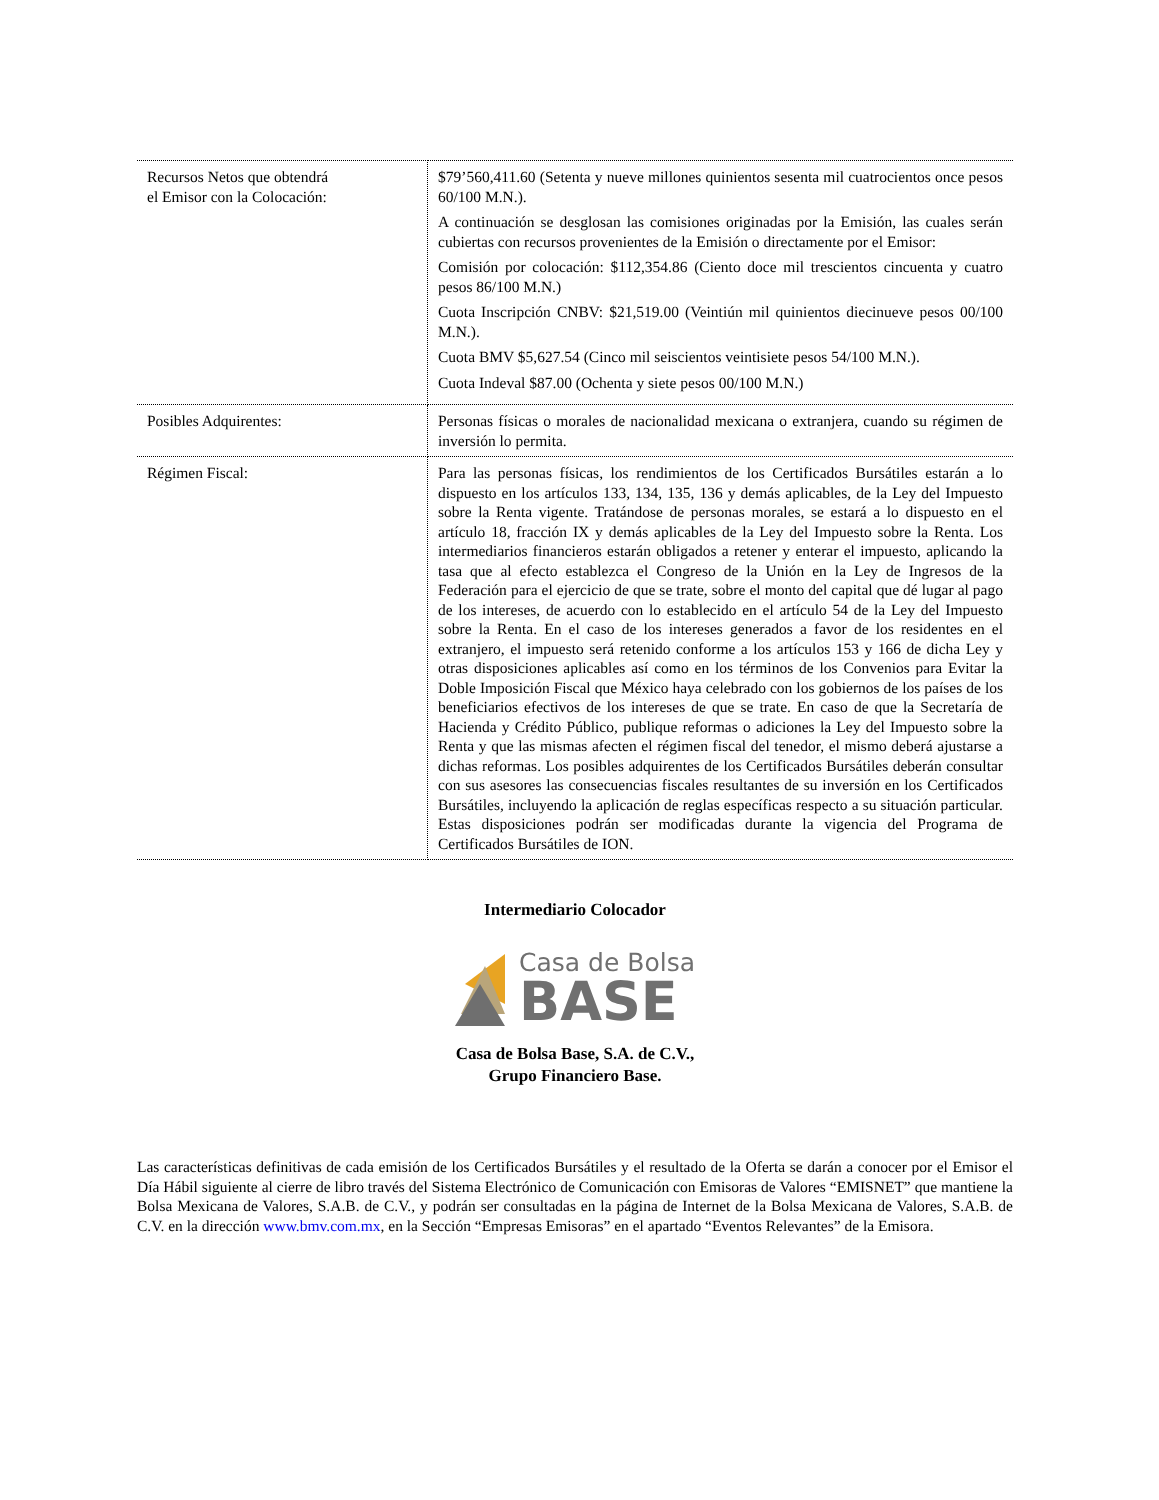| Recursos Netos que obtendrá el Emisor con la Colocación: | $79’560,411.60 (Setenta y nueve millones quinientos sesenta mil cuatrocientos once pesos 60/100 M.N.). A continuación se desglosan las comisiones originadas por la Emisión, las cuales serán cubiertas con recursos provenientes de la Emisión o directamente por el Emisor: Comisión por colocación: $112,354.86 (Ciento doce mil trescientos cincuenta y cuatro pesos 86/100 M.N.) Cuota Inscripción CNBV: $21,519.00 (Veintiún mil quinientos diecinueve pesos 00/100 M.N.). Cuota BMV $5,627.54 (Cinco mil seiscientos veintisiete pesos 54/100 M.N.). Cuota Indeval $87.00 (Ochenta y siete pesos 00/100 M.N.) |
| Posibles Adquirentes: | Personas físicas o morales de nacionalidad mexicana o extranjera, cuando su régimen de inversión lo permita. |
| Régimen Fiscal: | Para las personas físicas, los rendimientos de los Certificados Bursátiles estarán a lo dispuesto en los artículos 133, 134, 135, 136 y demás aplicables, de la Ley del Impuesto sobre la Renta vigente. Tratándose de personas morales, se estará a lo dispuesto en el artículo 18, fracción IX y demás aplicables de la Ley del Impuesto sobre la Renta. Los intermediarios financieros estarán obligados a retener y enterar el impuesto, aplicando la tasa que al efecto establezca el Congreso de la Unión en la Ley de Ingresos de la Federación para el ejercicio de que se trate, sobre el monto del capital que dé lugar al pago de los intereses, de acuerdo con lo establecido en el artículo 54 de la Ley del Impuesto sobre la Renta. En el caso de los intereses generados a favor de los residentes en el extranjero, el impuesto será retenido conforme a los artículos 153 y 166 de dicha Ley y otras disposiciones aplicables así como en los términos de los Convenios para Evitar la Doble Imposición Fiscal que México haya celebrado con los gobiernos de los países de los beneficiarios efectivos de los intereses de que se trate. En caso de que la Secretaría de Hacienda y Crédito Público, publique reformas o adiciones la Ley del Impuesto sobre la Renta y que las mismas afecten el régimen fiscal del tenedor, el mismo deberá ajustarse a dichas reformas. Los posibles adquirentes de los Certificados Bursátiles deberán consultar con sus asesores las consecuencias fiscales resultantes de su inversión en los Certificados Bursátiles, incluyendo la aplicación de reglas específicas respecto a su situación particular. Estas disposiciones podrán ser modificadas durante la vigencia del Programa de Certificados Bursátiles de ION. |
Intermediario Colocador
Casa de Bolsa
BASE
Casa de Bolsa Base, S.A. de C.V.,
Grupo Financiero Base.
Las características definitivas de cada emisión de los Certificados Bursátiles y el resultado de la Oferta se darán a conocer por el Emisor el Día Hábil siguiente al cierre de libro través del Sistema Electrónico de Comunicación con Emisoras de Valores “EMISNET” que mantiene la Bolsa Mexicana de Valores, S.A.B. de C.V., y podrán ser consultadas en la página de Internet de la Bolsa Mexicana de Valores, S.A.B. de C.V. en la dirección www.bmv.com.mx, en la Sección “Empresas Emisoras” en el apartado “Eventos Relevantes” de la Emisora.